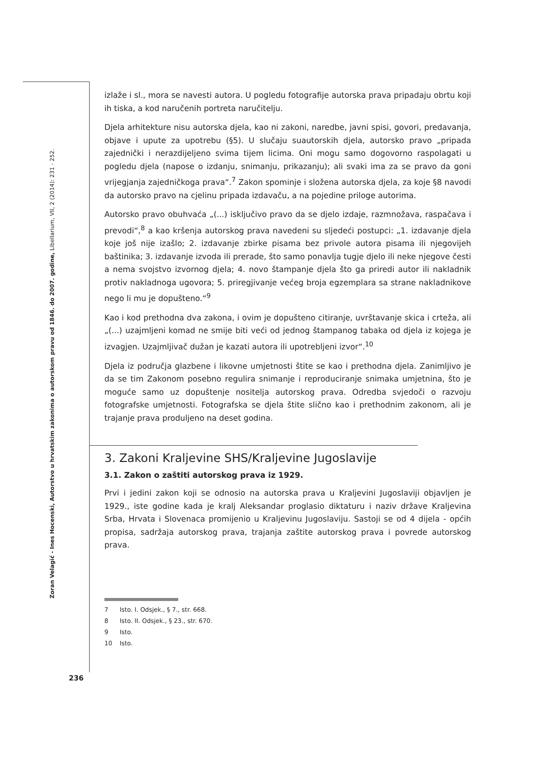Zoran Velagić - Ines Hocenski, Autorstvo u hrvatskim zakonima o autorskom pravu od 1846. do 2007. godine, Libellarium, VII, 2 (2014): 231 - 252.
izlaže i sl., mora se navesti autora. U pogledu fotografije autorska prava pripadaju obrtu koji ih tiska, a kod naručenih portreta naručitelju.
Djela arhitekture nisu autorska djela, kao ni zakoni, naredbe, javni spisi, govori, predavanja, objave i upute za upotrebu (§5). U slučaju suautorskih djela, autorsko pravo „pripada zajednički i nerazdijeljeno svima tijem licima. Oni mogu samo dogovorno raspolagati u pogledu djela (napose o izdanju, snimanju, prikazanju); ali svaki ima za se pravo da goni vrijegjanja zajedničkoga prava“.<sup>7</sup> Zakon spominje i složena autorska djela, za koje §8 navodi da autorsko pravo na cjelinu pripada izdavaču, a na pojedine priloge autorima.
Autorsko pravo obuhvaća „(...) isključivo pravo da se djelo izdaje, razmnožava, raspačava i prevodi“,<sup>8</sup> a kao kršenja autorskog prava navedeni su sljedeći postupci: „1. izdavanje djela koje još nije izašlo; 2. izdavanje zbirke pisama bez privole autora pisama ili njegovijeh baštinika; 3. izdavanje izvoda ili prerade, što samo ponavlja tugje djelo ili neke njegove česti a nema svojstvo izvornog djela; 4. novo štampanje djela što ga priredi autor ili nakladnik protiv nakladnoga ugovora; 5. priregjivanje većeg broja egzemplara sa strane nakladnikove nego li mu je dopušteno.“<sup>9</sup>
Kao i kod prethodna dva zakona, i ovim je dopušteno citiranje, uvrštavanje skica i crteža, ali „(...) uzajmljeni komad ne smije biti veći od jednog štampanog tabaka od djela iz kojega je izvagjen. Uzajmljivač dužan je kazati autora ili upotrebljeni izvor“.<sup>10</sup>
Djela iz područja glazbene i likovne umjetnosti štite se kao i prethodna djela. Zanimljivo je da se tim Zakonom posebno regulira snimanje i reproduciranje snimaka umjetnina, što je moguće samo uz dopuštenje nositelja autorskog prava. Odredba svjedoči o razvoju fotografske umjetnosti. Fotografska se djela štite slično kao i prethodnim zakonom, ali je trajanje prava produljeno na deset godina.
3. Zakoni Kraljevine SHS/Kraljevine Jugoslavije
3.1. Zakon o zaštiti autorskog prava iz 1929.
Prvi i jedini zakon koji se odnosio na autorska prava u Kraljevini Jugoslaviji objavljen je 1929., iste godine kada je kralj Aleksandar proglasio diktaturu i naziv države Kraljevina Srba, Hrvata i Slovenaca promijenio u Kraljevinu Jugoslaviju. Sastoji se od 4 dijela - općih propisa, sadržaja autorskog prava, trajanja zaštite autorskog prava i povrede autorskog prava.
7 Isto. I. Odsjek., § 7., str. 668.
8 Isto. II. Odsjek., § 23., str. 670.
9 Isto.
10 Isto.
236